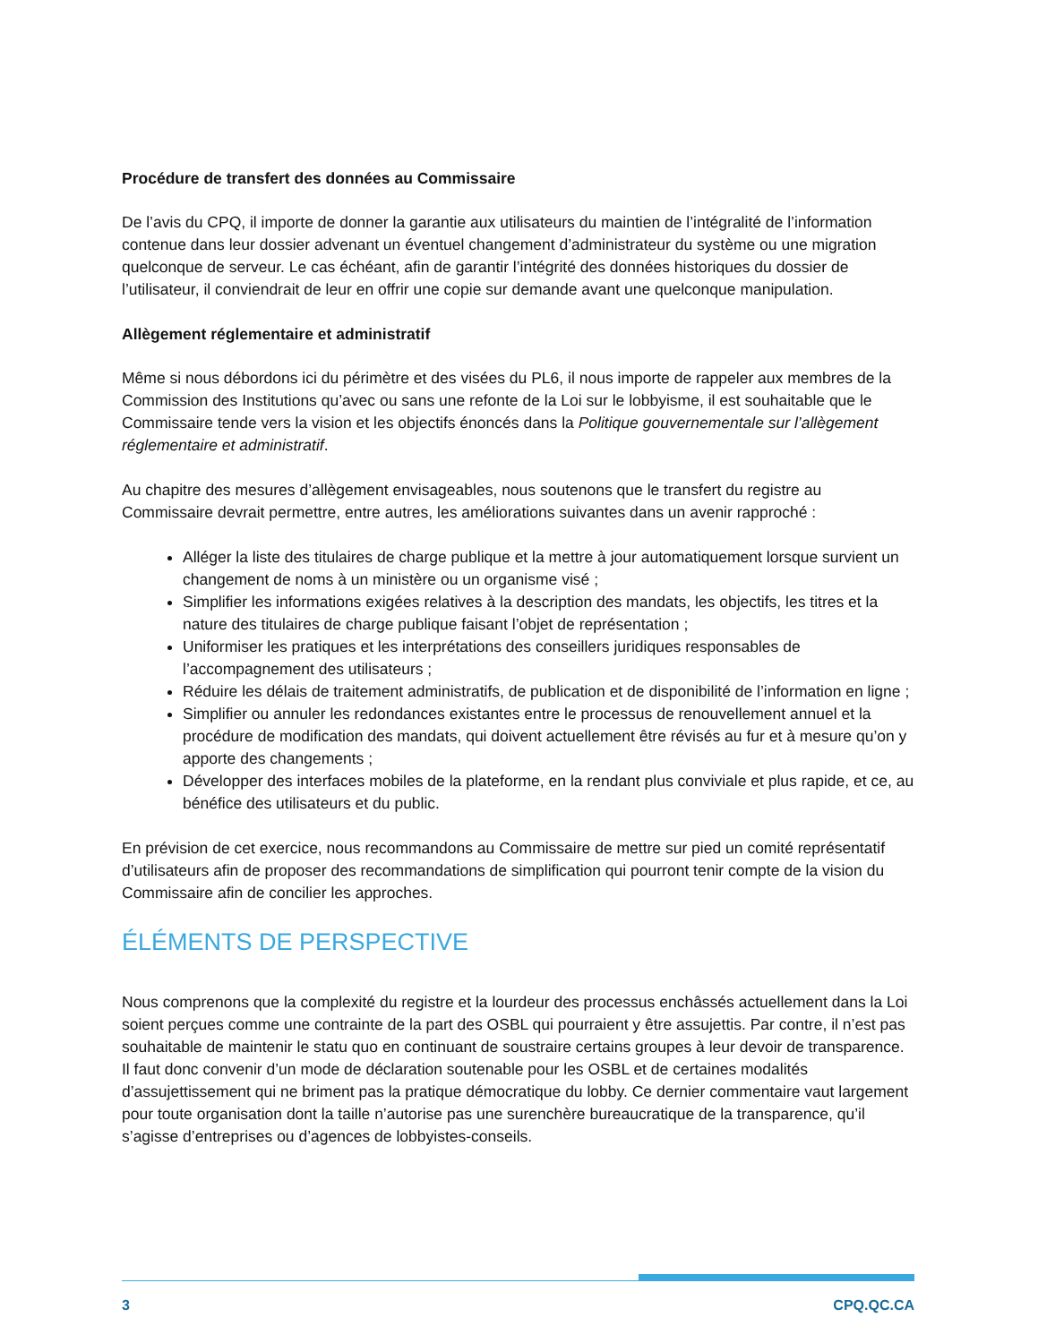Procédure de transfert des données au Commissaire
De l’avis du CPQ, il importe de donner la garantie aux utilisateurs du maintien de l’intégralité de l’information contenue dans leur dossier advenant un éventuel changement d’administrateur du système ou une migration quelconque de serveur. Le cas échéant, afin de garantir l’intégrité des données historiques du dossier de l’utilisateur, il conviendrait de leur en offrir une copie sur demande avant une quelconque manipulation.
Allègement réglementaire et administratif
Même si nous débordons ici du périmètre et des visées du PL6, il nous importe de rappeler aux membres de la Commission des Institutions qu’avec ou sans une refonte de la Loi sur le lobbyisme, il est souhaitable que le Commissaire tende vers la vision et les objectifs énoncés dans la Politique gouvernementale sur l’allègement réglementaire et administratif.
Au chapitre des mesures d’allègement envisageables, nous soutenons que le transfert du registre au Commissaire devrait permettre, entre autres, les améliorations suivantes dans un avenir rapproché :
Alléger la liste des titulaires de charge publique et la mettre à jour automatiquement lorsque survient un changement de noms à un ministère ou un organisme visé ;
Simplifier les informations exigées relatives à la description des mandats, les objectifs, les titres et la nature des titulaires de charge publique faisant l’objet de représentation ;
Uniformiser les pratiques et les interprétations des conseillers juridiques responsables de l’accompagnement des utilisateurs ;
Réduire les délais de traitement administratifs, de publication et de disponibilité de l’information en ligne ;
Simplifier ou annuler les redondances existantes entre le processus de renouvellement annuel et la procédure de modification des mandats, qui doivent actuellement être révisés au fur et à mesure qu’on y apporte des changements ;
Développer des interfaces mobiles de la plateforme, en la rendant plus conviviale et plus rapide, et ce, au bénéfice des utilisateurs et du public.
En prévision de cet exercice, nous recommandons au Commissaire de mettre sur pied un comité représentatif d’utilisateurs afin de proposer des recommandations de simplification qui pourront tenir compte de la vision du Commissaire afin de concilier les approches.
ÉLÉMENTS DE PERSPECTIVE
Nous comprenons que la complexité du registre et la lourdeur des processus enchâssés actuellement dans la Loi soient perçues comme une contrainte de la part des OSBL qui pourraient y être assujettis. Par contre, il n’est pas souhaitable de maintenir le statu quo en continuant de soustraire certains groupes à leur devoir de transparence. Il faut donc convenir d’un mode de déclaration soutenable pour les OSBL et de certaines modalités d’assujettissement qui ne briment pas la pratique démocratique du lobby. Ce dernier commentaire vaut largement pour toute organisation dont la taille n’autorise pas une surenchère bureaucratique de la transparence, qu’il s’agisse d’entreprises ou d’agences de lobbyistes-conseils.
3 CPQ.QC.CA